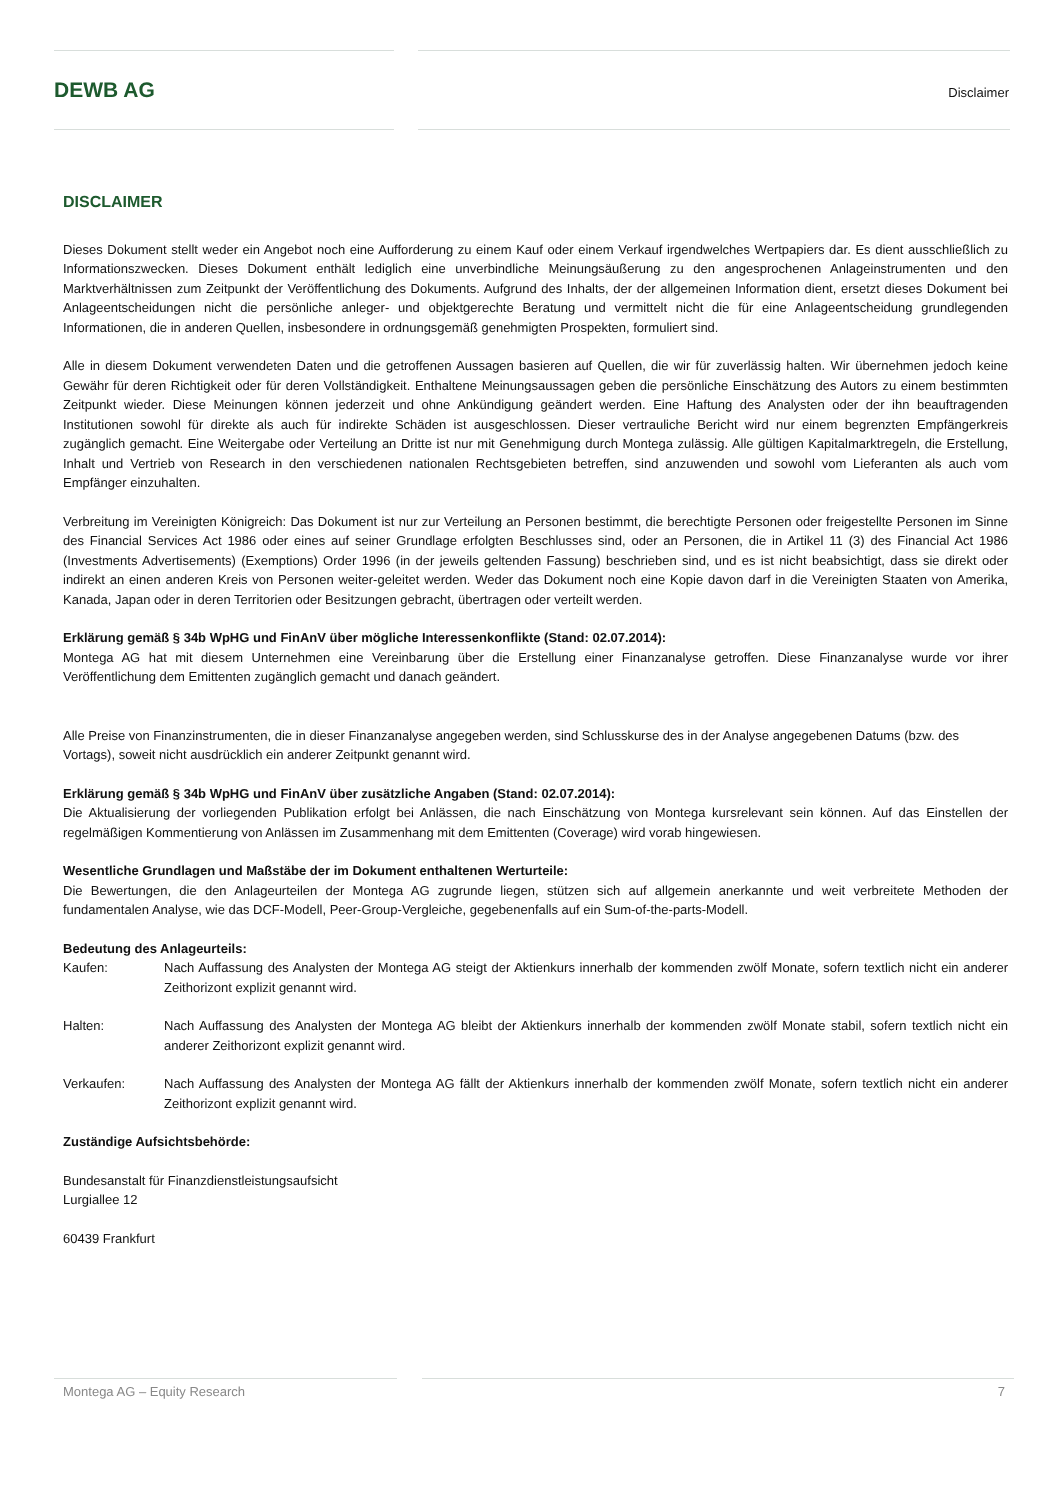DEWB AG Disclaimer
DISCLAIMER
Dieses Dokument stellt weder ein Angebot noch eine Aufforderung zu einem Kauf oder einem Verkauf irgendwelches Wertpapiers dar. Es dient ausschließlich zu Informationszwecken. Dieses Dokument enthält lediglich eine unverbindliche Meinungsäußerung zu den angesprochenen Anlageinstrumenten und den Marktverhältnissen zum Zeitpunkt der Veröffentlichung des Dokuments. Aufgrund des Inhalts, der der allgemeinen Information dient, ersetzt dieses Dokument bei Anlageentscheidungen nicht die persönliche anleger- und objektgerechte Beratung und vermittelt nicht die für eine Anlageentscheidung grundlegenden Informationen, die in anderen Quellen, insbesondere in ordnungsgemäß genehmigten Prospekten, formuliert sind.
Alle in diesem Dokument verwendeten Daten und die getroffenen Aussagen basieren auf Quellen, die wir für zuverlässig halten. Wir übernehmen jedoch keine Gewähr für deren Richtigkeit oder für deren Vollständigkeit. Enthaltene Meinungsaussagen geben die persönliche Einschätzung des Autors zu einem bestimmten Zeitpunkt wieder. Diese Meinungen können jederzeit und ohne Ankündigung geändert werden. Eine Haftung des Analysten oder der ihn beauftragenden Institutionen sowohl für direkte als auch für indirekte Schäden ist ausgeschlossen. Dieser vertrauliche Bericht wird nur einem begrenzten Empfängerkreis zugänglich gemacht. Eine Weitergabe oder Verteilung an Dritte ist nur mit Genehmigung durch Montega zulässig. Alle gültigen Kapitalmarktregeln, die Erstellung, Inhalt und Vertrieb von Research in den verschiedenen nationalen Rechtsgebieten betreffen, sind anzuwenden und sowohl vom Lieferanten als auch vom Empfänger einzuhalten.
Verbreitung im Vereinigten Königreich: Das Dokument ist nur zur Verteilung an Personen bestimmt, die berechtigte Personen oder freigestellte Personen im Sinne des Financial Services Act 1986 oder eines auf seiner Grundlage erfolgten Beschlusses sind, oder an Personen, die in Artikel 11 (3) des Financial Act 1986 (Investments Advertisements) (Exemptions) Order 1996 (in der jeweils geltenden Fassung) beschrieben sind, und es ist nicht beabsichtigt, dass sie direkt oder indirekt an einen anderen Kreis von Personen weiter-geleitet werden. Weder das Dokument noch eine Kopie davon darf in die Vereinigten Staaten von Amerika, Kanada, Japan oder in deren Territorien oder Besitzungen gebracht, übertragen oder verteilt werden.
Erklärung gemäß § 34b WpHG und FinAnV über mögliche Interessenkonflikte (Stand: 02.07.2014):
Montega AG hat mit diesem Unternehmen eine Vereinbarung über die Erstellung einer Finanzanalyse getroffen. Diese Finanzanalyse wurde vor ihrer Veröffentlichung dem Emittenten zugänglich gemacht und danach geändert.
Alle Preise von Finanzinstrumenten, die in dieser Finanzanalyse angegeben werden, sind Schlusskurse des in der Analyse angegebenen Datums (bzw. des Vortags), soweit nicht ausdrücklich ein anderer Zeitpunkt genannt wird.
Erklärung gemäß § 34b WpHG und FinAnV über zusätzliche Angaben (Stand: 02.07.2014):
Die Aktualisierung der vorliegenden Publikation erfolgt bei Anlässen, die nach Einschätzung von Montega kursrelevant sein können. Auf das Einstellen der regelmäßigen Kommentierung von Anlässen im Zusammenhang mit dem Emittenten (Coverage) wird vorab hingewiesen.
Wesentliche Grundlagen und Maßstäbe der im Dokument enthaltenen Werturteile:
Die Bewertungen, die den Anlageurteilen der Montega AG zugrunde liegen, stützen sich auf allgemein anerkannte und weit verbreitete Methoden der fundamentalen Analyse, wie das DCF-Modell, Peer-Group-Vergleiche, gegebenenfalls auf ein Sum-of-the-parts-Modell.
Bedeutung des Anlageurteils:
Kaufen: Nach Auffassung des Analysten der Montega AG steigt der Aktienkurs innerhalb der kommenden zwölf Monate, sofern textlich nicht ein anderer Zeithorizont explizit genannt wird.
Halten: Nach Auffassung des Analysten der Montega AG bleibt der Aktienkurs innerhalb der kommenden zwölf Monate stabil, sofern textlich nicht ein anderer Zeithorizont explizit genannt wird.
Verkaufen: Nach Auffassung des Analysten der Montega AG fällt der Aktienkurs innerhalb der kommenden zwölf Monate, sofern textlich nicht ein anderer Zeithorizont explizit genannt wird.
Zuständige Aufsichtsbehörde:
Bundesanstalt für Finanzdienstleistungsaufsicht
Lurgiallee 12
60439 Frankfurt
Montega AG – Equity Research 7